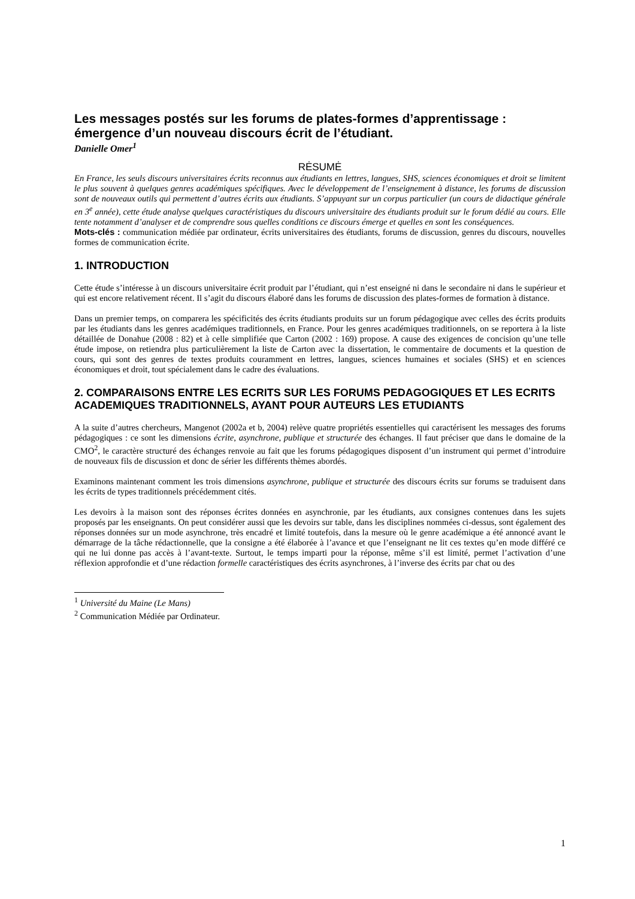Les messages postés sur les forums de plates-formes d’apprentissage : émergence d’un nouveau discours écrit de l’étudiant.
Danielle Omer<sup>1</sup>
RĖSUMĖ
En France, les seuls discours universitaires écrits reconnus aux étudiants en lettres, langues, SHS, sciences économiques et droit se limitent le plus souvent à quelques genres académiques spécifiques. Avec le développement de l’enseignement à distance, les forums de discussion sont de nouveaux outils qui permettent d’autres écrits aux étudiants. S’appuyant sur un corpus particulier (un cours de didactique générale en 3<sup>e</sup> année), cette étude analyse quelques caractéristiques du discours universitaire des étudiants produit sur le forum dédié au cours. Elle tente notamment d’analyser et de comprendre sous quelles conditions ce discours émerge et quelles en sont les conséquences.
Mots-clés : communication médiée par ordinateur, écrits universitaires des étudiants, forums de discussion, genres du discours, nouvelles formes de communication écrite.
1. INTRODUCTION
Cette étude s’intéresse à un discours universitaire écrit produit par l’étudiant, qui n’est enseigné ni dans le secondaire ni dans le supérieur et qui est encore relativement récent. Il s’agit du discours élaboré dans les forums de discussion des plates-formes de formation à distance.
Dans un premier temps, on comparera les spécificités des écrits étudiants produits sur un forum pédagogique avec celles des écrits produits par les étudiants dans les genres académiques traditionnels, en France. Pour les genres académiques traditionnels, on se reportera à la liste détaillée de Donahue (2008 : 82) et à celle simplifiée que Carton (2002 : 169) propose. A cause des exigences de concision qu’une telle étude impose, on retiendra plus particulièrement la liste de Carton avec la dissertation, le commentaire de documents et la question de cours, qui sont des genres de textes produits couramment en lettres, langues, sciences humaines et sociales (SHS) et en sciences économiques et droit, tout spécialement dans le cadre des évaluations.
2. COMPARAISONS ENTRE LES ECRITS SUR LES FORUMS PEDAGOGIQUES ET LES ECRITS ACADEMIQUES TRADITIONNELS, AYANT POUR AUTEURS LES ETUDIANTS
A la suite d’autres chercheurs, Mangenot (2002a et b, 2004) relève quatre propriétés essentielles qui caractérisent les messages des forums pédagogiques : ce sont les dimensions écrite, asynchrone, publique et structurée des échanges. Il faut préciser que dans le domaine de la CMO<sup>2</sup>, le caractère structuré des échanges renvoie au fait que les forums pédagogiques disposent d’un instrument qui permet d’introduire de nouveaux fils de discussion et donc de sérier les différents thèmes abordés.
Examinons maintenant comment les trois dimensions asynchrone, publique et structurée des discours écrits sur forums se traduisent dans les écrits de types traditionnels précédemment cités.
Les devoirs à la maison sont des réponses écrites données en asynchronie, par les étudiants, aux consignes contenues dans les sujets proposés par les enseignants. On peut considérer aussi que les devoirs sur table, dans les disciplines nommées ci-dessus, sont également des réponses données sur un mode asynchrone, très encadré et limité toutefois, dans la mesure où le genre académique a été annoncé avant le démarrage de la tâche rédactionnelle, que la consigne a été élaborée à l’avance et que l’enseignant ne lit ces textes qu’en mode différé ce qui ne lui donne pas accès à l’avant-texte. Surtout, le temps imparti pour la réponse, même s’il est limité, permet l’activation d’une réflexion approfondie et d’une rédaction formelle caractéristiques des écrits asynchrones, à l’inverse des écrits par chat ou des
<sup>1</sup> Université du Maine (Le Mans)
<sup>2</sup> Communication Médiée par Ordinateur.
1